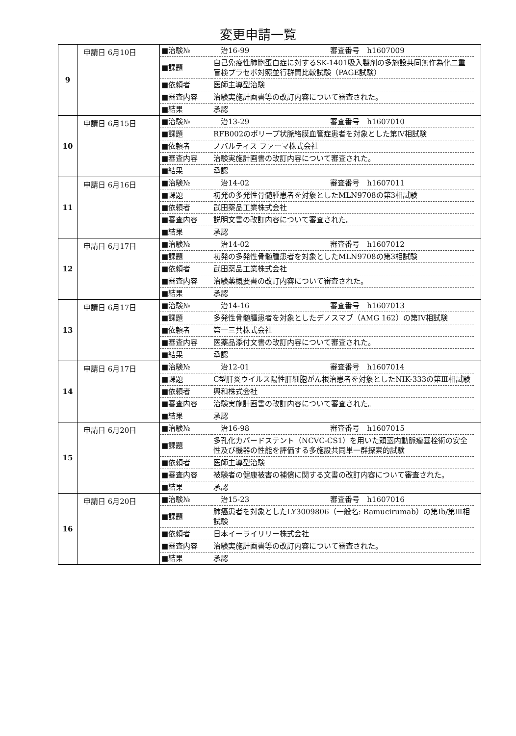変更申請一覧
| 9 | 申請日 6月10日 | / ■治験№ / 治16-99 審査番号 h1607009 / / ■課題 / 自己免疫性肺胞蛋白症に対するSK-1401吸入製剤の多施設共同無作為化二重盲検プラセボ対照並行群間比較試験（PAGE試験） / / ■依頼者 / 医師主導型治験 / / ■審査内容 / 治験実施計画書等の改訂内容について審査された。 / / ■結果 / 承認 / |
| 10 | 申請日 6月15日 | / ■治験№ / 治13-29 審査番号 h1607010 / / ■課題 / RFB002のポリープ状脈絡膜血管症患者を対象とした第Ⅳ相試験 / / ■依頼者 / ノバルティス ファーマ株式会社 / / ■審査内容 / 治験実施計画書の改訂内容について審査された。 / / ■結果 / 承認 / |
| 11 | 申請日 6月16日 | / ■治験№ / 治14-02 審査番号 h1607011 / / ■課題 / 初発の多発性骨髄腫患者を対象としたMLN9708の第3相試験 / / ■依頼者 / 武田薬品工業株式会社 / / ■審査内容 / 説明文書の改訂内容について審査された。 / / ■結果 / 承認 / |
| 12 | 申請日 6月17日 | / ■治験№ / 治14-02 審査番号 h1607012 / / ■課題 / 初発の多発性骨髄腫患者を対象としたMLN9708の第3相試験 / / ■依頼者 / 武田薬品工業株式会社 / / ■審査内容 / 治験薬概要書の改訂内容について審査された。 / / ■結果 / 承認 / |
| 13 | 申請日 6月17日 | / ■治験№ / 治14-16 審査番号 h1607013 / / ■課題 / 多発性骨髄腫患者を対象としたデノスマブ（AMG 162）の第IV相試験 / / ■依頼者 / 第一三共株式会社 / / ■審査内容 / 医薬品添付文書の改訂内容について審査された。 / / ■結果 / 承認 / |
| 14 | 申請日 6月17日 | / ■治験№ / 治12-01 審査番号 h1607014 / / ■課題 / C型肝炎ウイルス陽性肝細胞がん根治患者を対象としたNIK-333の第Ⅲ相試験 / / ■依頼者 / 興和株式会社 / / ■審査内容 / 治験実施計画書の改訂内容について審査された。 / / ■結果 / 承認 / |
| 15 | 申請日 6月20日 | / ■治験№ / 治16-98 審査番号 h1607015 / / ■課題 / 多孔化カバードステント（NCVC-CS1）を用いた頭蓋内動脈瘤塞栓術の安全性及び機器の性能を評価する多施設共同単一群探索的試験 / / ■依頼者 / 医師主導型治験 / / ■審査内容 / 被験者の健康被害の補償に関する文書の改訂内容について審査された。 / / ■結果 / 承認 / |
| 16 | 申請日 6月20日 | / ■治験№ / 治15-23 審査番号 h1607016 / / ■課題 / 肺癌患者を対象としたLY3009806（一般名: Ramucirumab）の第Ⅰb/第Ⅲ相試験 / / ■依頼者 / 日本イーライリリー株式会社 / / ■審査内容 / 治験実施計画書等の改訂内容について審査された。 / / ■結果 / 承認 / |